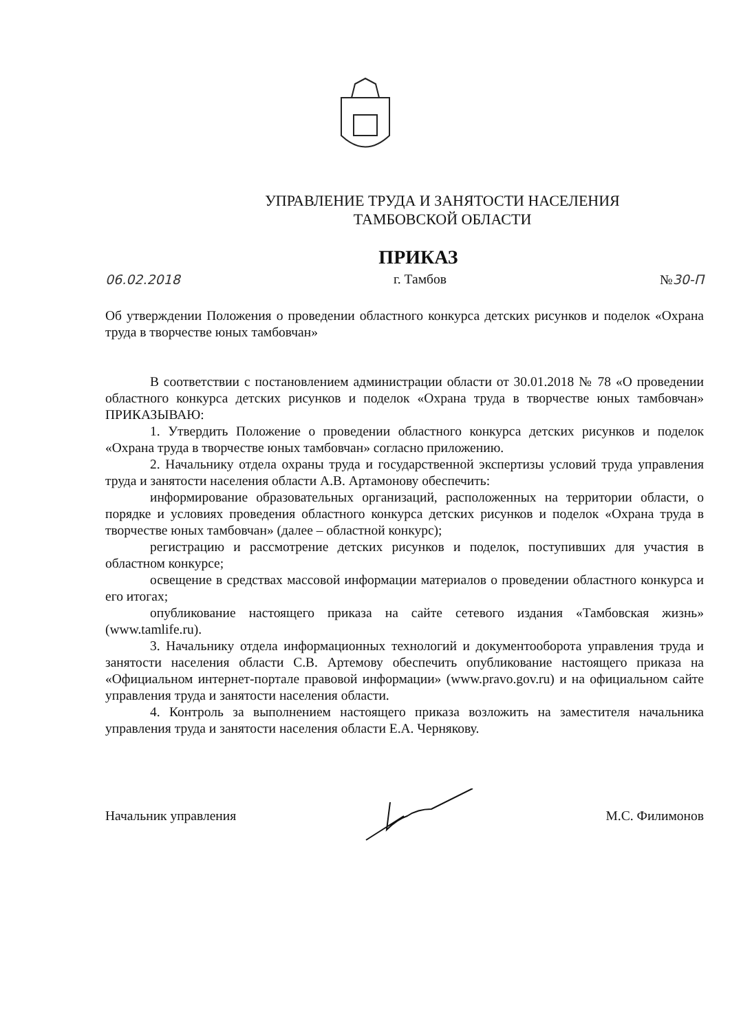УПРАВЛЕНИЕ ТРУДА И ЗАНЯТОСТИ НАСЕЛЕНИЯ
ТАМБОВСКОЙ ОБЛАСТИ
ПРИКАЗ
06.02.2018 г. Тамбов №30-П
Об утверждении Положения о проведении областного конкурса детских рисунков и поделок «Охрана труда в творчестве юных тамбовчан»
В соответствии с постановлением администрации области от 30.01.2018 № 78 «О проведении областного конкурса детских рисунков и поделок «Охрана труда в творчестве юных тамбовчан» ПРИКАЗЫВАЮ:
1. Утвердить Положение о проведении областного конкурса детских рисунков и поделок «Охрана труда в творчестве юных тамбовчан» согласно приложению.
2. Начальнику отдела охраны труда и государственной экспертизы условий труда управления труда и занятости населения области А.В. Артамонову обеспечить:
информирование образовательных организаций, расположенных на территории области, о порядке и условиях проведения областного конкурса детских рисунков и поделок «Охрана труда в творчестве юных тамбовчан» (далее – областной конкурс);
регистрацию и рассмотрение детских рисунков и поделок, поступивших для участия в областном конкурсе;
освещение в средствах массовой информации материалов о проведении областного конкурса и его итогах;
опубликование настоящего приказа на сайте сетевого издания «Тамбовская жизнь» (www.tamlife.ru).
3. Начальнику отдела информационных технологий и документооборота управления труда и занятости населения области С.В. Артемову обеспечить опубликование настоящего приказа на «Официальном интернет-портале правовой информации» (www.pravo.gov.ru) и на официальном сайте управления труда и занятости населения области.
4. Контроль за выполнением настоящего приказа возложить на заместителя начальника управления труда и занятости населения области Е.А. Чернякову.
Начальник управления М.С. Филимонов